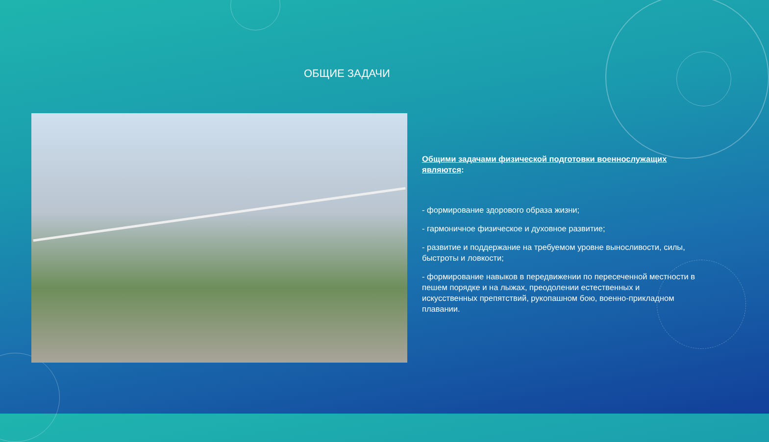ОБЩИЕ ЗАДАЧИ
Общими задачами физической подготовки военнослужащих являются:
- формирование здорового образа жизни;
- гармоничное физическое и духовное развитие;
- развитие и поддержание на требуемом уровне выносливости, силы, быстроты и ловкости;
- формирование навыков в передвижении по пересеченной местности в пешем порядке и на лыжах, преодолении естественных и искусственных препятствий, рукопашном бою, военно-прикладном плавании.